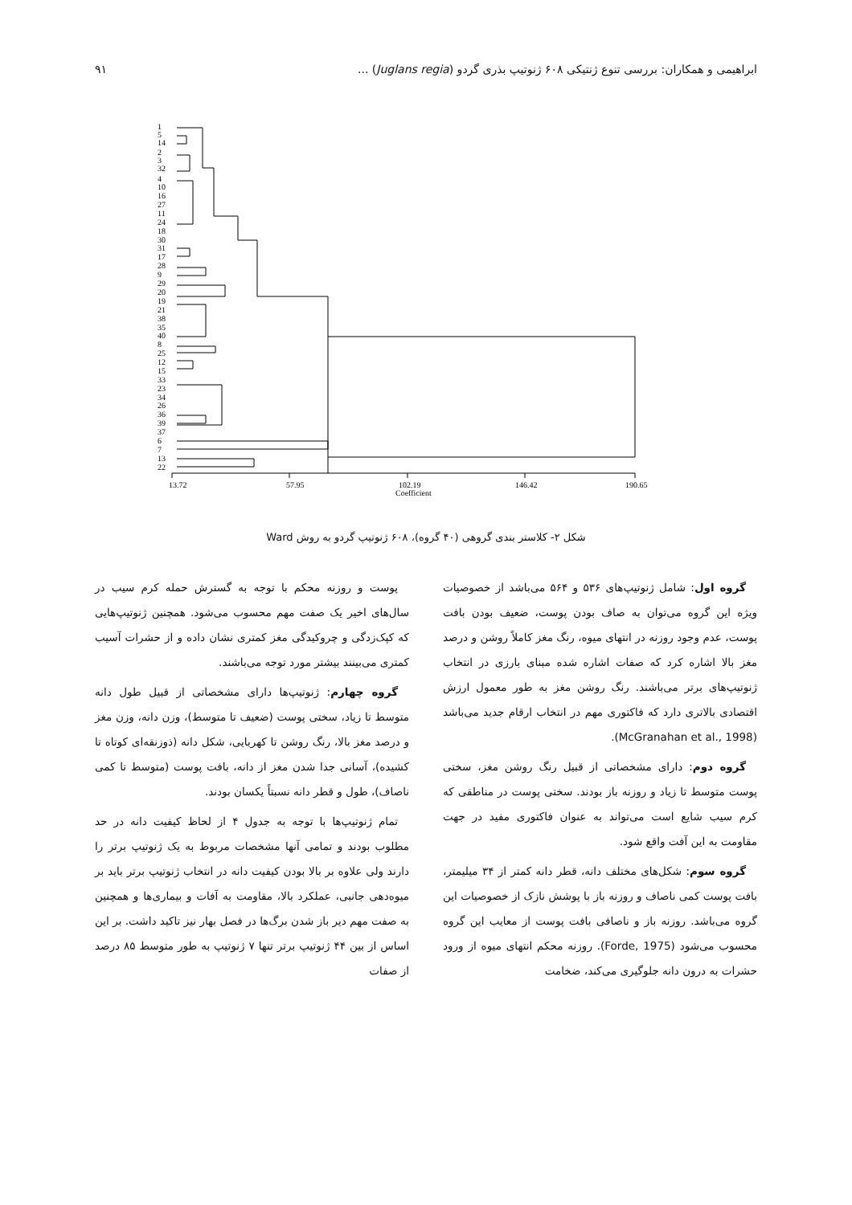ابراهیمی و همکاران: بررسی تنوع ژنتیکی ۶۰۸ ژنوتیپ بذری گردو (Juglans regia) ... ۹۱
1
5
14
2
3
32
4
10
16
27
11
24
18
30
31
17
28
9
29
20
19
21
38
35
40
8
25
12
15
33
23
34
26
36
39
37
6
7
13
22
13.72
57.95
102.19
146.42
190.65
Coefficient
شکل ۲- کلاستر بندی گروهی (۴۰ گروه)، ۶۰۸ ژنوتیپ گردو به روش Ward
گروه اول: شامل ژنوتیپ‌های ۵۳۶ و ۵۶۴ می‌باشد از خصوصیات ویژه این گروه می‌توان به صاف بودن پوست، ضعیف بودن بافت پوست، عدم وجود روزنه در انتهای میوه، رنگ مغز کاملاً روشن و درصد مغز بالا اشاره کرد که صفات اشاره شده مبنای بارزی در انتخاب ژنوتیپ‌های برتر می‌باشند. رنگ روشن مغز به طور معمول ارزش اقتصادی بالاتری دارد که فاکتوری مهم در انتخاب ارقام جدید می‌باشد (McGranahan et al., 1998).
گروه دوم: دارای مشخصاتی از قبیل رنگ روشن مغز، سختی پوست متوسط تا زیاد و روزنه باز بودند. سختی پوست در مناطقی که کرم سیب شایع است می‌تواند به عنوان فاکتوری مفید در جهت مقاومت به این آفت واقع شود.
گروه سوم: شکل‌های مختلف دانه، قطر دانه کمتر از ۳۴ میلیمتر، بافت پوست کمی ناصاف و روزنه باز با پوشش نازک از خصوصیات این گروه می‌باشد. روزنه باز و ناصافی بافت پوست از معایب این گروه محسوب می‌شود (Forde, 1975). روزنه محکم انتهای میوه از ورود حشرات به درون دانه جلوگیری می‌کند، ضخامت
پوست و روزنه محکم با توجه به گسترش حمله کرم سیب در سال‌های اخیر یک صفت مهم محسوب می‌شود. همچنین ژنوتیپ‌هایی که کپک‌زدگی و چروکیدگی مغز کمتری نشان داده و از حشرات آسیب کمتری می‌بینند بیشتر مورد توجه می‌باشند.
گروه چهارم: ژنوتیپ‌ها دارای مشخصاتی از قبیل طول دانه متوسط تا زیاد، سختی پوست (ضعیف تا متوسط)، وزن دانه، وزن مغز و درصد مغز بالا، رنگ روشن تا کهربایی، شکل دانه (ذوزنقه‌ای کوتاه تا کشیده)، آسانی جدا شدن مغز از دانه، بافت پوست (متوسط تا کمی ناصاف)، طول و قطر دانه نسبتاً یکسان بودند.
تمام ژنوتیپ‌ها با توجه به جدول ۴ از لحاظ کیفیت دانه در حد مطلوب بودند و تمامی آنها مشخصات مربوط به یک ژنوتیپ برتر را دارند ولی علاوه بر بالا بودن کیفیت دانه در انتخاب ژنوتیپ برتر باید بر میوه‌دهی جانبی، عملکرد بالا، مقاومت به آفات و بیماری‌ها و همچنین به صفت مهم دیر باز شدن برگ‌ها در فصل بهار نیز تاکید داشت. بر این اساس از بین ۴۴ ژنوتیپ برتر تنها ۷ ژنوتیپ به طور متوسط ۸۵ درصد از صفات